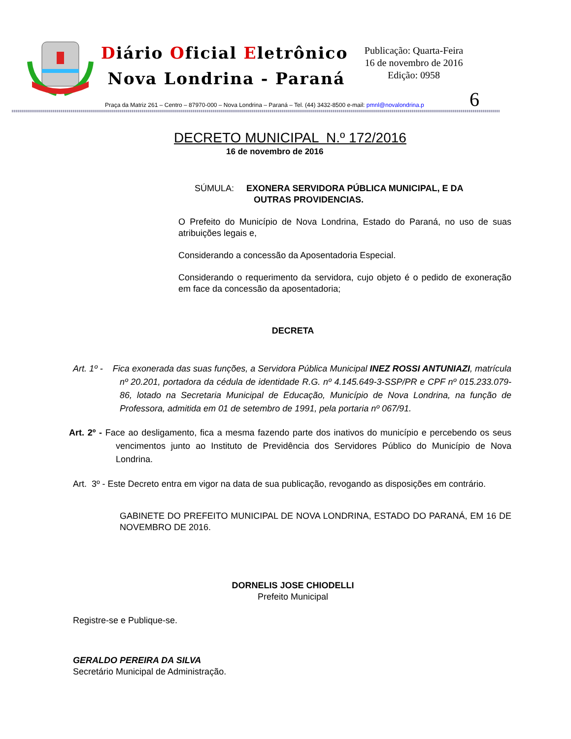Diário Oficial Eletrônico
Nova Londrina - Paraná
Publicação: Quarta-Feira
16 de novembro de 2016
Edição: 0958
6
Praça da Matriz 261 – Centro – 87970-000 – Nova Londrina – Paraná – Tel. (44) 3432-8500 e-mail: pmnl@novalondrina.p
DECRETO MUNICIPAL N.º 172/2016
16 de novembro de 2016
SÚMULA: EXONERA SERVIDORA PÚBLICA MUNICIPAL, E DA
OUTRAS PROVIDENCIAS.
O Prefeito do Município de Nova Londrina, Estado do Paraná, no uso de suas atribuições legais e,
Considerando a concessão da Aposentadoria Especial.
Considerando o requerimento da servidora, cujo objeto é o pedido de exoneração em face da concessão da aposentadoria;
DECRETA
Art. 1º - Fica exonerada das suas funções, a Servidora Pública Municipal INEZ ROSSI ANTUNIAZI, matrícula nº 20.201, portadora da cédula de identidade R.G. nº 4.145.649-3-SSP/PR e CPF nº 015.233.079-86, lotado na Secretaria Municipal de Educação, Município de Nova Londrina, na função de Professora, admitida em 01 de setembro de 1991, pela portaria nº 067/91.
Art. 2º - Face ao desligamento, fica a mesma fazendo parte dos inativos do município e percebendo os seus vencimentos junto ao Instituto de Previdência dos Servidores Público do Município de Nova Londrina.
Art. 3º - Este Decreto entra em vigor na data de sua publicação, revogando as disposições em contrário.
GABINETE DO PREFEITO MUNICIPAL DE NOVA LONDRINA, ESTADO DO PARANÁ, EM 16 DE NOVEMBRO DE 2016.
DORNELIS JOSE CHIODELLI
Prefeito Municipal
Registre-se e Publique-se.
GERALDO PEREIRA DA SILVA
Secretário Municipal de Administração.